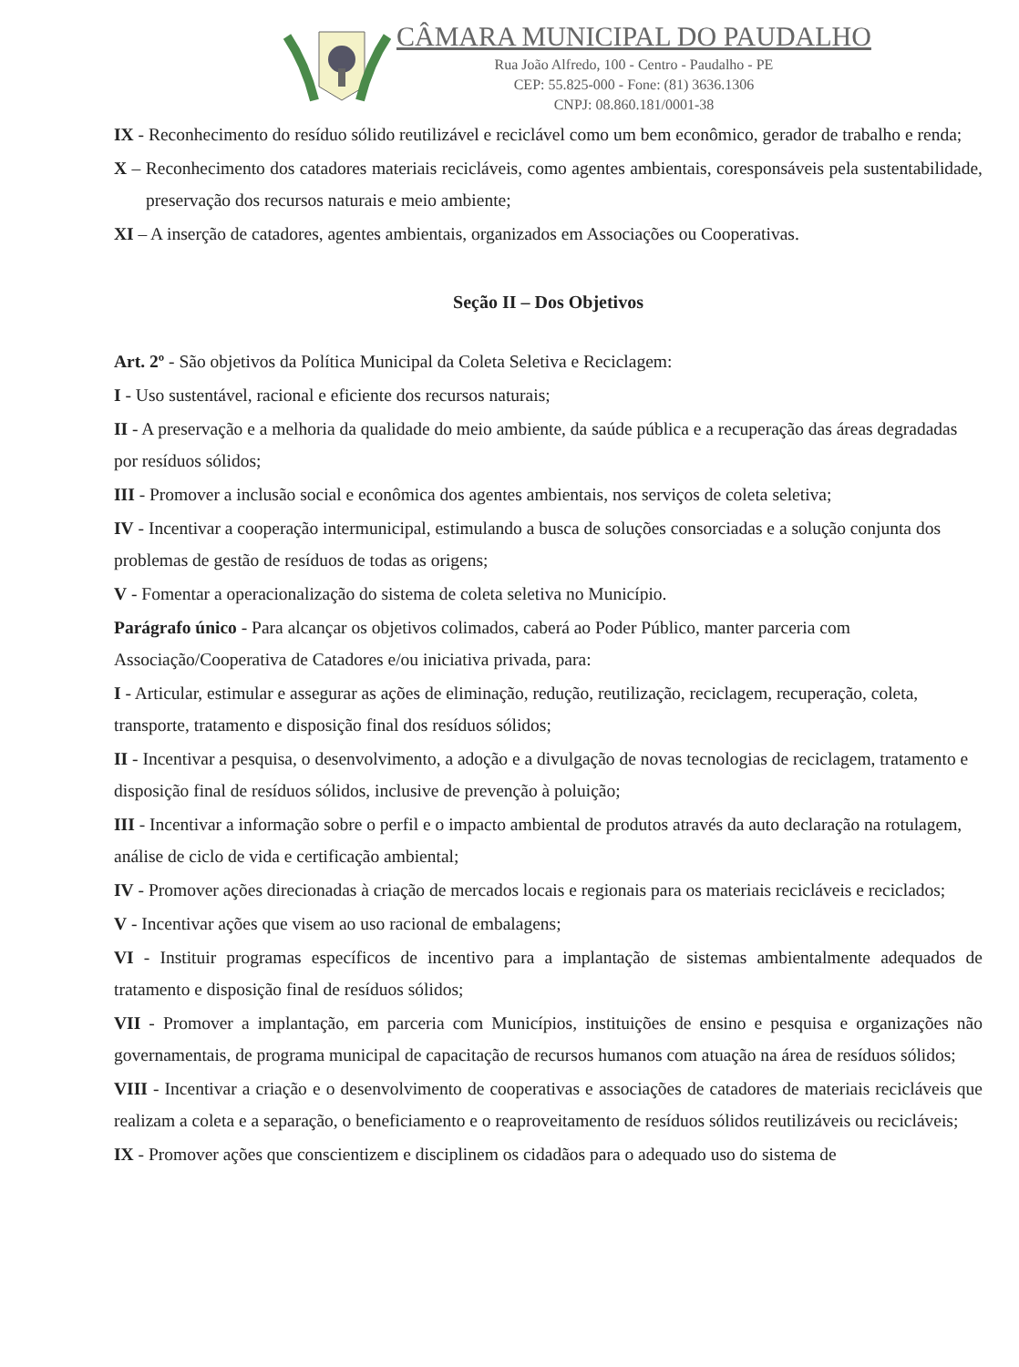CÂMARA MUNICIPAL DO PAUDALHO
Rua João Alfredo, 100 - Centro - Paudalho - PE
CEP: 55.825-000 - Fone: (81) 3636.1306
CNPJ: 08.860.181/0001-38
IX - Reconhecimento do resíduo sólido reutilizável e reciclável como um bem econômico, gerador de trabalho e renda;
X – Reconhecimento dos catadores materiais recicláveis, como agentes ambientais, coresponsáveis pela sustentabilidade, preservação dos recursos naturais e meio ambiente;
XI – A inserção de catadores, agentes ambientais, organizados em Associações ou Cooperativas.
Seção II – Dos Objetivos
Art. 2º - São objetivos da Política Municipal da Coleta Seletiva e Reciclagem:
I - Uso sustentável, racional e eficiente dos recursos naturais;
II - A preservação e a melhoria da qualidade do meio ambiente, da saúde pública e a recuperação das áreas degradadas por resíduos sólidos;
III - Promover a inclusão social e econômica dos agentes ambientais, nos serviços de coleta seletiva;
IV - Incentivar a cooperação intermunicipal, estimulando a busca de soluções consorciadas e a solução conjunta dos problemas de gestão de resíduos de todas as origens;
V - Fomentar a operacionalização do sistema de coleta seletiva no Município.
Parágrafo único - Para alcançar os objetivos colimados, caberá ao Poder Público, manter parceria com Associação/Cooperativa de Catadores e/ou iniciativa privada, para:
I - Articular, estimular e assegurar as ações de eliminação, redução, reutilização, reciclagem, recuperação, coleta, transporte, tratamento e disposição final dos resíduos sólidos;
II - Incentivar a pesquisa, o desenvolvimento, a adoção e a divulgação de novas tecnologias de reciclagem, tratamento e disposição final de resíduos sólidos, inclusive de prevenção à poluição;
III - Incentivar a informação sobre o perfil e o impacto ambiental de produtos através da auto declaração na rotulagem, análise de ciclo de vida e certificação ambiental;
IV - Promover ações direcionadas à criação de mercados locais e regionais para os materiais recicláveis e reciclados;
V - Incentivar ações que visem ao uso racional de embalagens;
VI - Instituir programas específicos de incentivo para a implantação de sistemas ambientalmente adequados de tratamento e disposição final de resíduos sólidos;
VII - Promover a implantação, em parceria com Municípios, instituições de ensino e pesquisa e organizações não governamentais, de programa municipal de capacitação de recursos humanos com atuação na área de resíduos sólidos;
VIII - Incentivar a criação e o desenvolvimento de cooperativas e associações de catadores de materiais recicláveis que realizam a coleta e a separação, o beneficiamento e o reaproveitamento de resíduos sólidos reutilizáveis ou recicláveis;
IX - Promover ações que conscientizem e disciplinem os cidadãos para o adequado uso do sistema de